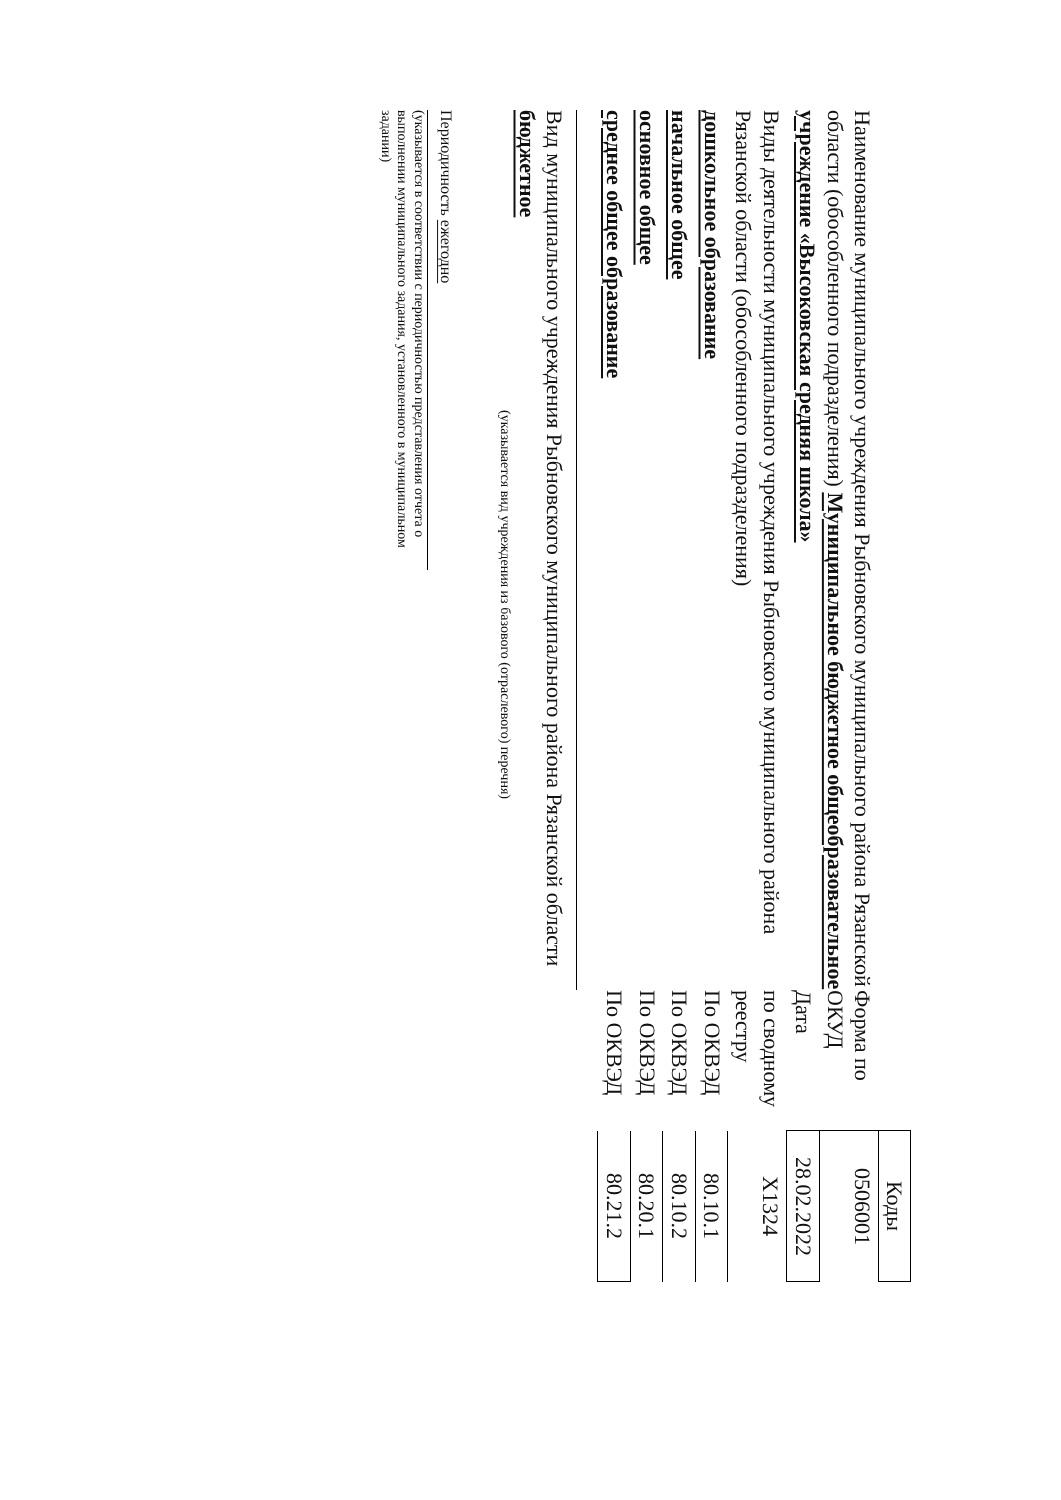| | | Коды |
| Наименование муниципального учреждения Рыбновского муниципального района Рязанской области (обособленного подразделения) Муниципальное бюджетное общеобразовательное учреждение «Высоковская средняя школа» | Форма по ОКУД | 0506001 |
| | Дата | 28.02.2022 |
| Виды деятельности муниципального учреждения Рыбновского муниципального района Рязанской области (обособленного подразделения) | по сводному реестру | Х1324 |
| дошкольное образование | По ОКВЭД | 80.10.1 |
| начальное общее | По ОКВЭД | 80.10.2 |
| основное общее | По ОКВЭД | 80.20.1 |
| среднее общее образование | По ОКВЭД | 80.21.2 |
Вид муниципального учреждения Рыбновского муниципального района Рязанской области бюджетное
(указывается вид учреждения из базового (отраслевого) перечня)
Периодичность ежегодно
(указывается в соответствии с периодичностью представления отчета о выполнении муниципального задания, установленного в муниципальном задании)